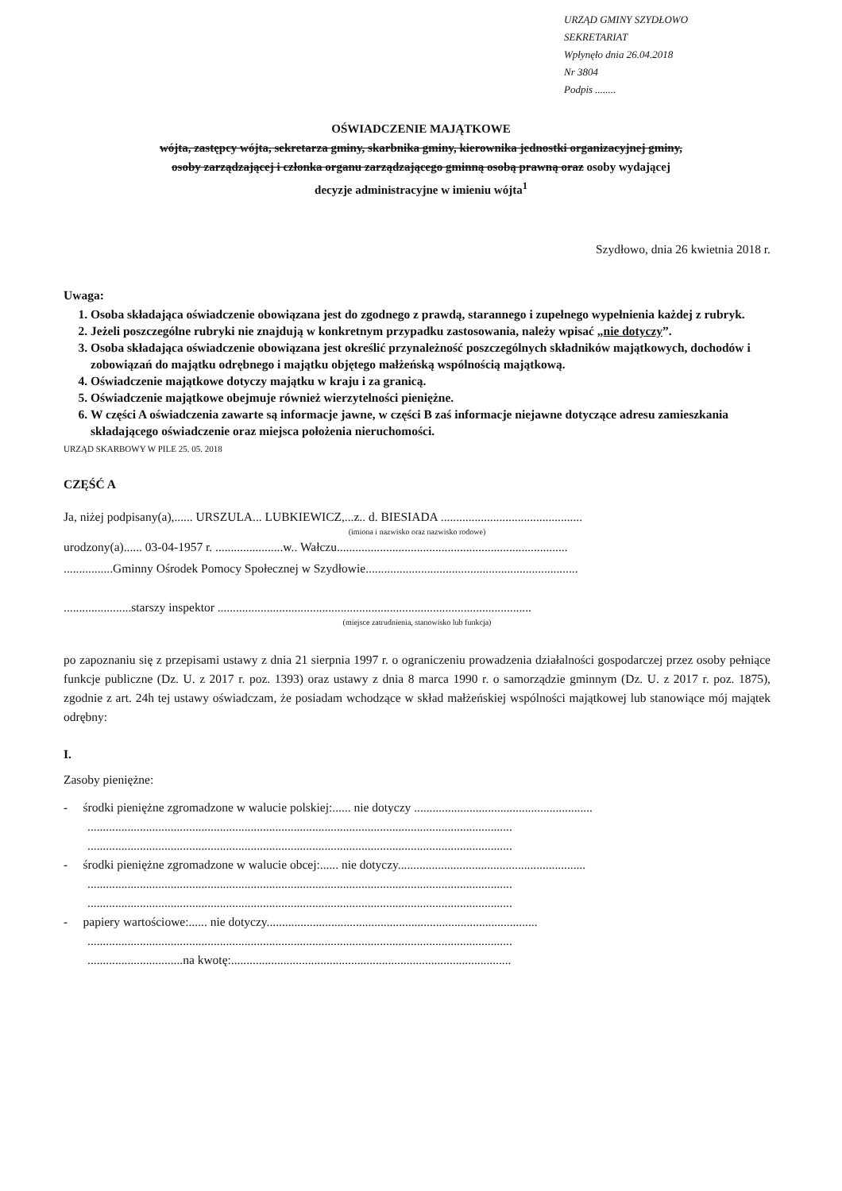URZĄD GMINY SZYDŁOWO
SEKRETARIAT
Wpłynęło dnia 26.04.2018
Nr 3804
Podpis ........
OŚWIADCZENIE MAJĄTKOWE
wójta, zastępcy wójta, sekretarza gminy, skarbnika gminy, kierownika jednostki organizacyjnej gminy,
osoby zarządzającej i członka organu zarządzającego gminną osobą prawną oraz osoby wydającej
decyzje administracyjne w imieniu wójta<sup>1</sup>
Szydłowo, dnia 26 kwietnia 2018 r.
Uwaga:
1. Osoba składająca oświadczenie obowiązana jest do zgodnego z prawdą, starannego i zupełnego wypełnienia każdej z rubryk.
2. Jeżeli poszczególne rubryki nie znajdują w konkretnym przypadku zastosowania, należy wpisać „nie dotyczy”.
3. Osoba składająca oświadczenie obowiązana jest określić przynależność poszczególnych składników majątkowych, dochodów i zobowiązań do majątku odrębnego i majątku objętego małżeńską wspólnością majątkową.
4. Oświadczenie majątkowe dotyczy majątku w kraju i za granicą.
5. Oświadczenie majątkowe obejmuje również wierzytelności pieniężne.
6. W części A oświadczenia zawarte są informacje jawne, w części B zaś informacje niejawne dotyczące adresu zamieszkania składającego oświadczenie oraz miejsca położenia nieruchomości.
URZĄD SKARBOWY W PILE 25. 05. 2018
CZĘŚĆ A
Ja, niżej podpisany(a),...... URSZULA... LUBKIEWICZ,...z.. d. BIESIADA ..............................................
(imiona i nazwisko oraz nazwisko rodowe)
urodzony(a)...... 03-04-1957 r. ......................w.. Wałczu...........................................................................
................Gminny Ośrodek Pomocy Społecznej w Szydłowie.....................................................................
......................starszy inspektor ......................................................................................................
(miejsce zatrudnienia, stanowisko lub funkcja)
po zapoznaniu się z przepisami ustawy z dnia 21 sierpnia 1997 r. o ograniczeniu prowadzenia działalności gospodarczej przez osoby pełniące funkcje publiczne (Dz. U. z 2017 r. poz. 1393) oraz ustawy z dnia 8 marca 1990 r. o samorządzie gminnym (Dz. U. z 2017 r. poz. 1875), zgodnie z art. 24h tej ustawy oświadczam, że posiadam wchodzące w skład małżeńskiej wspólności majątkowej lub stanowiące mój majątek odrębny:
I.
Zasoby pieniężne:
- środki pieniężne zgromadzone w walucie polskiej:...... nie dotyczy ..........................................................
..........................................................................................................................................
..........................................................................................................................................
- środki pieniężne zgromadzone w walucie obcej:...... nie dotyczy.............................................................
..........................................................................................................................................
..........................................................................................................................................
- papiery wartościowe:...... nie dotyczy........................................................................................
..........................................................................................................................................
...............................na kwotę:...........................................................................................